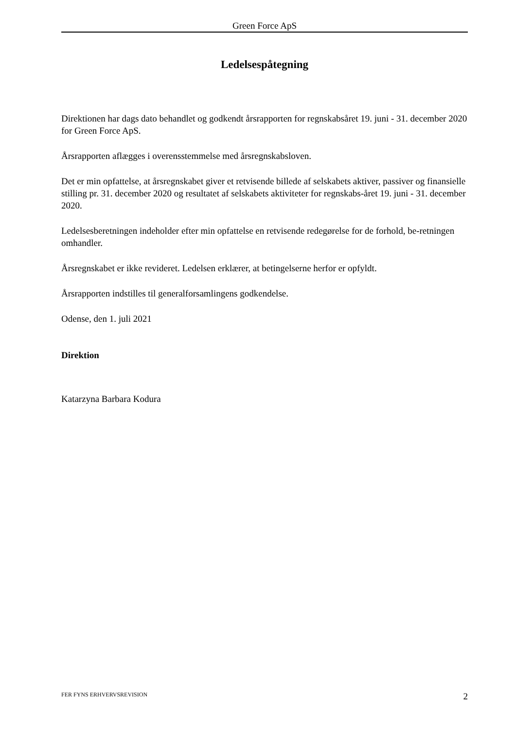Green Force ApS
Ledelsespåtegning
Direktionen har dags dato behandlet og godkendt årsrapporten for regnskabsåret 19. juni - 31. december 2020 for Green Force ApS.
Årsrapporten aflægges i overensstemmelse med årsregnskabsloven.
Det er min opfattelse, at årsregnskabet giver et retvisende billede af selskabets aktiver, passiver og finansielle stilling pr. 31. december 2020 og resultatet af selskabets aktiviteter for regnskabs-året 19. juni - 31. december 2020.
Ledelsesberetningen indeholder efter min opfattelse en retvisende redegørelse for de forhold, be-retningen omhandler.
Årsregnskabet er ikke revideret. Ledelsen erklærer, at betingelserne herfor er opfyldt.
Årsrapporten indstilles til generalforsamlingens godkendelse.
Odense, den 1. juli 2021
Direktion
Katarzyna Barbara Kodura
FER FYNS ERHVERVSREVISION 2